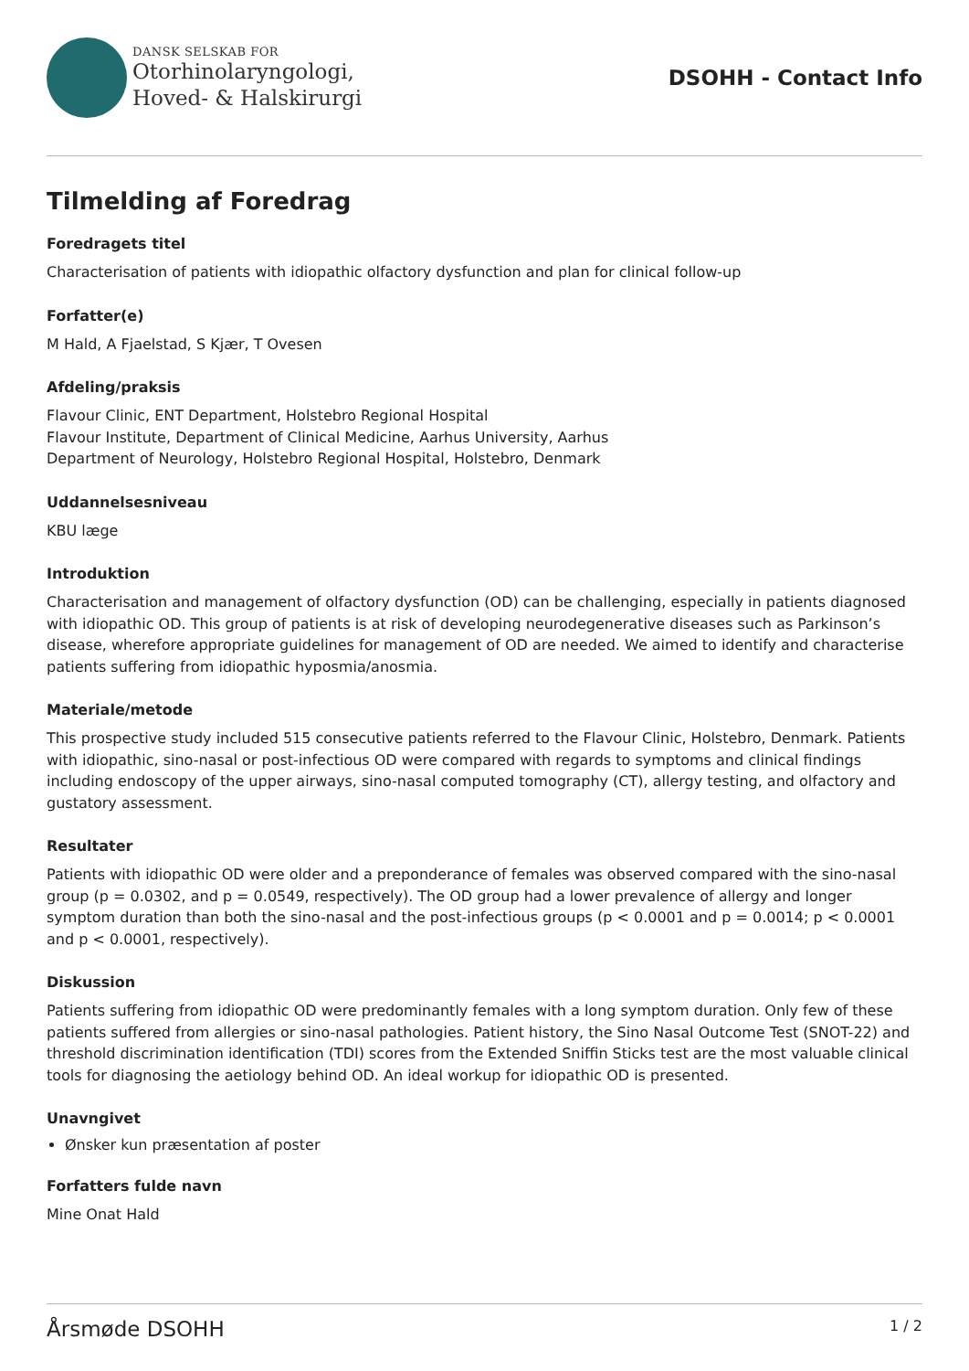DANSK SELSKAB FOR
Otorhinolaryngologi,
Hoved- & Halskirurgi
DSOHH - Contact Info
Tilmelding af Foredrag
Foredragets titel
Characterisation of patients with idiopathic olfactory dysfunction and plan for clinical follow-up
Forfatter(e)
M Hald, A Fjaelstad, S Kjær, T Ovesen
Afdeling/praksis
Flavour Clinic, ENT Department, Holstebro Regional Hospital
Flavour Institute, Department of Clinical Medicine, Aarhus University, Aarhus
Department of Neurology, Holstebro Regional Hospital, Holstebro, Denmark
Uddannelsesniveau
KBU læge
Introduktion
Characterisation and management of olfactory dysfunction (OD) can be challenging, especially in patients diagnosed with idiopathic OD. This group of patients is at risk of developing neurodegenerative diseases such as Parkinson’s disease, wherefore appropriate guidelines for management of OD are needed. We aimed to identify and characterise patients suffering from idiopathic hyposmia/anosmia.
Materiale/metode
This prospective study included 515 consecutive patients referred to the Flavour Clinic, Holstebro, Denmark. Patients with idiopathic, sino-nasal or post-infectious OD were compared with regards to symptoms and clinical findings including endoscopy of the upper airways, sino-nasal computed tomography (CT), allergy testing, and olfactory and gustatory assessment.
Resultater
Patients with idiopathic OD were older and a preponderance of females was observed compared with the sino-nasal group (p = 0.0302, and p = 0.0549, respectively). The OD group had a lower prevalence of allergy and longer symptom duration than both the sino-nasal and the post-infectious groups (p < 0.0001 and p = 0.0014; p < 0.0001 and p < 0.0001, respectively).
Diskussion
Patients suffering from idiopathic OD were predominantly females with a long symptom duration. Only few of these patients suffered from allergies or sino-nasal pathologies. Patient history, the Sino Nasal Outcome Test (SNOT-22) and threshold discrimination identification (TDI) scores from the Extended Sniffin Sticks test are the most valuable clinical tools for diagnosing the aetiology behind OD. An ideal workup for idiopathic OD is presented.
Unavngivet
Ønsker kun præsentation af poster
Forfatters fulde navn
Mine Onat Hald
Årsmøde DSOHH 1 / 2